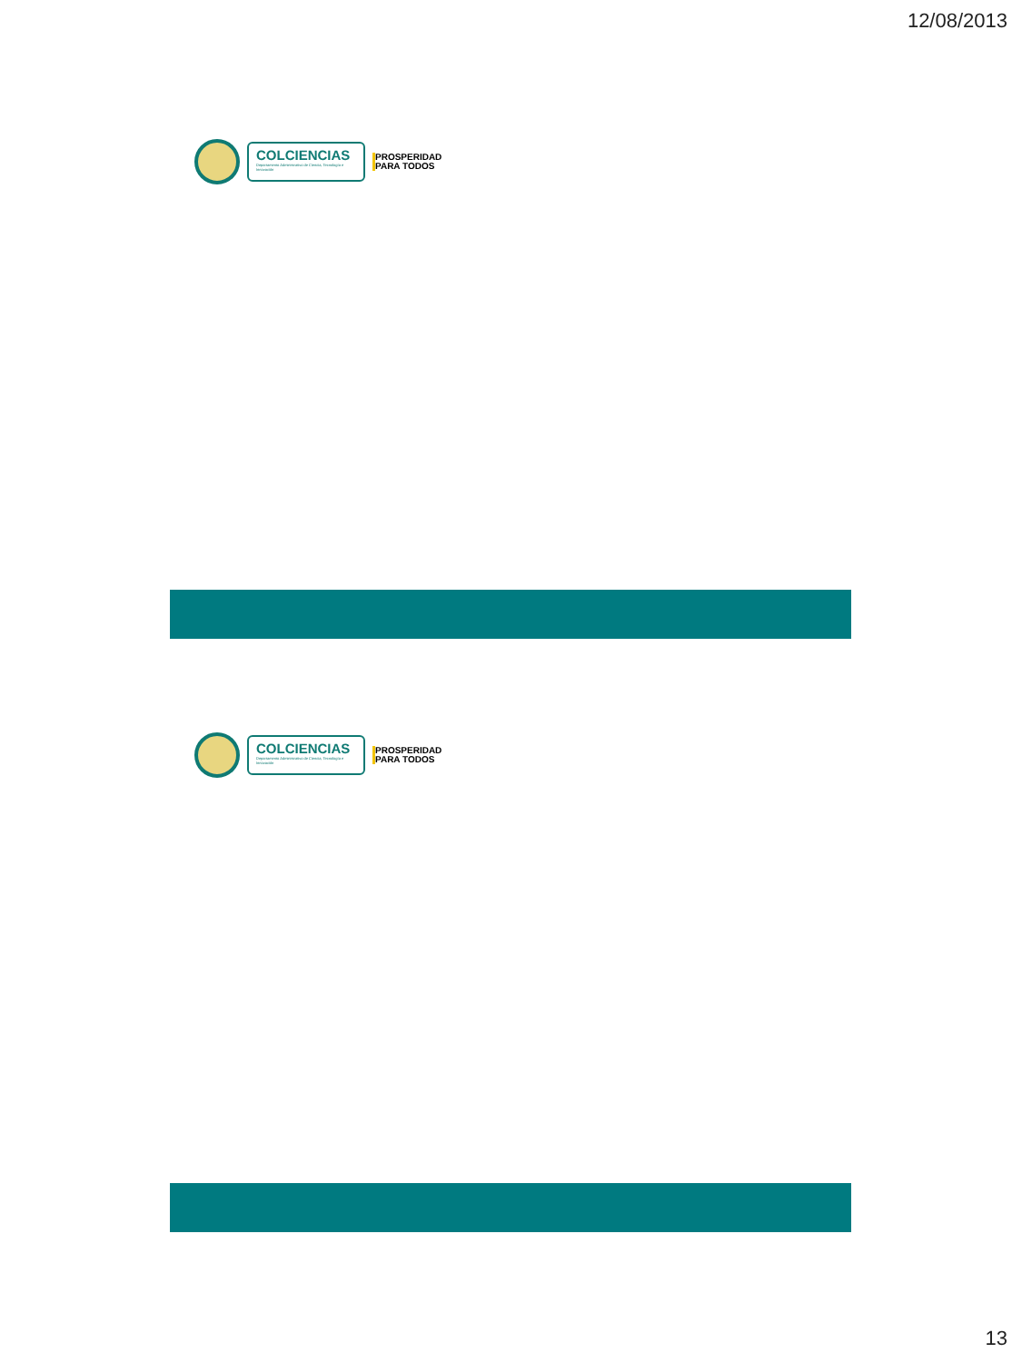12/08/2013
COLCIENCIAS
Departamento Administrativo de Ciencia, Tecnología e Innovación
PROSPERIDAD
PARA TODOS
COLCIENCIAS
Departamento Administrativo de Ciencia, Tecnología e Innovación
PROSPERIDAD
PARA TODOS
13